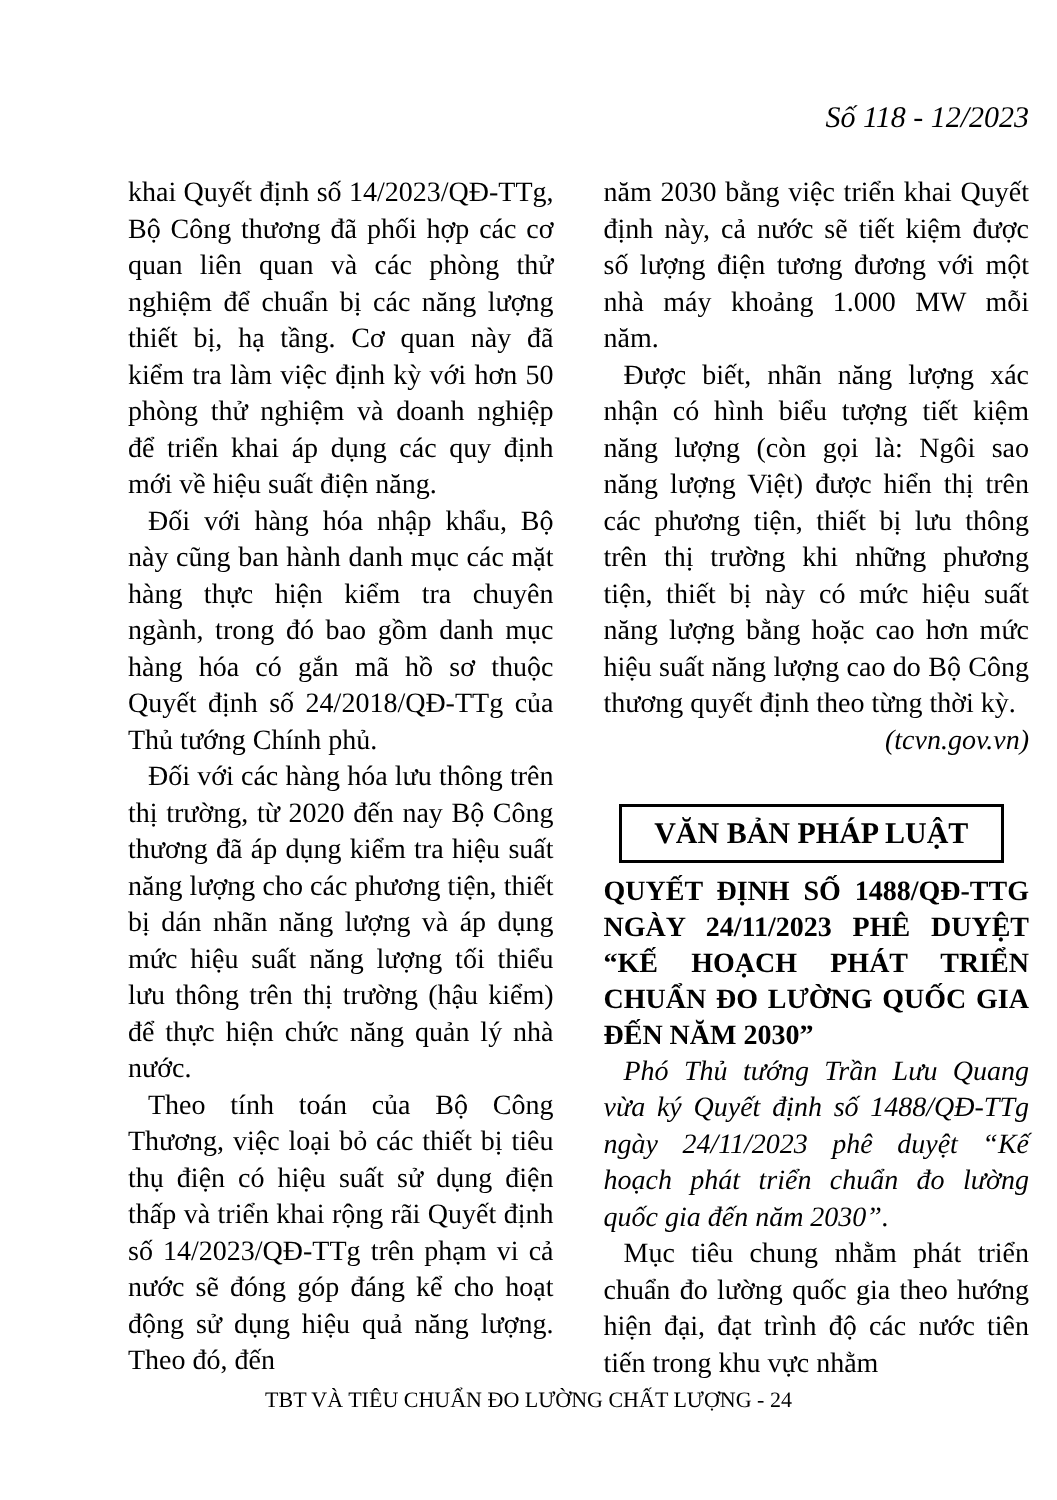Số 118 - 12/2023
khai Quyết định số 14/2023/QĐ-TTg, Bộ Công thương đã phối hợp các cơ quan liên quan và các phòng thử nghiệm để chuẩn bị các năng lượng thiết bị, hạ tầng. Cơ quan này đã kiểm tra làm việc định kỳ với hơn 50 phòng thử nghiệm và doanh nghiệp để triển khai áp dụng các quy định mới về hiệu suất điện năng.
Đối với hàng hóa nhập khẩu, Bộ này cũng ban hành danh mục các mặt hàng thực hiện kiểm tra chuyên ngành, trong đó bao gồm danh mục hàng hóa có gắn mã hồ sơ thuộc Quyết định số 24/2018/QĐ-TTg của Thủ tướng Chính phủ.
Đối với các hàng hóa lưu thông trên thị trường, từ 2020 đến nay Bộ Công thương đã áp dụng kiểm tra hiệu suất năng lượng cho các phương tiện, thiết bị dán nhãn năng lượng và áp dụng mức hiệu suất năng lượng tối thiểu lưu thông trên thị trường (hậu kiểm) để thực hiện chức năng quản lý nhà nước.
Theo tính toán của Bộ Công Thương, việc loại bỏ các thiết bị tiêu thụ điện có hiệu suất sử dụng điện thấp và triển khai rộng rãi Quyết định số 14/2023/QĐ-TTg trên phạm vi cả nước sẽ đóng góp đáng kể cho hoạt động sử dụng hiệu quả năng lượng. Theo đó, đến
năm 2030 bằng việc triển khai Quyết định này, cả nước sẽ tiết kiệm được số lượng điện tương đương với một nhà máy khoảng 1.000 MW mỗi năm.
Được biết, nhãn năng lượng xác nhận có hình biểu tượng tiết kiệm năng lượng (còn gọi là: Ngôi sao năng lượng Việt) được hiển thị trên các phương tiện, thiết bị lưu thông trên thị trường khi những phương tiện, thiết bị này có mức hiệu suất năng lượng bằng hoặc cao hơn mức hiệu suất năng lượng cao do Bộ Công thương quyết định theo từng thời kỳ.
(tcvn.gov.vn)
VĂN BẢN PHÁP LUẬT
QUYẾT ĐỊNH SỐ 1488/QĐ-TTG NGÀY 24/11/2023 PHÊ DUYỆT “KẾ HOẠCH PHÁT TRIỂN CHUẨN ĐO LƯỜNG QUỐC GIA ĐẾN NĂM 2030”
Phó Thủ tướng Trần Lưu Quang vừa ký Quyết định số 1488/QĐ-TTg ngày 24/11/2023 phê duyệt “Kế hoạch phát triển chuẩn đo lường quốc gia đến năm 2030”.
Mục tiêu chung nhằm phát triển chuẩn đo lường quốc gia theo hướng hiện đại, đạt trình độ các nước tiên tiến trong khu vực nhằm
TBT VÀ TIÊU CHUẨN ĐO LƯỜNG CHẤT LƯỢNG - 24